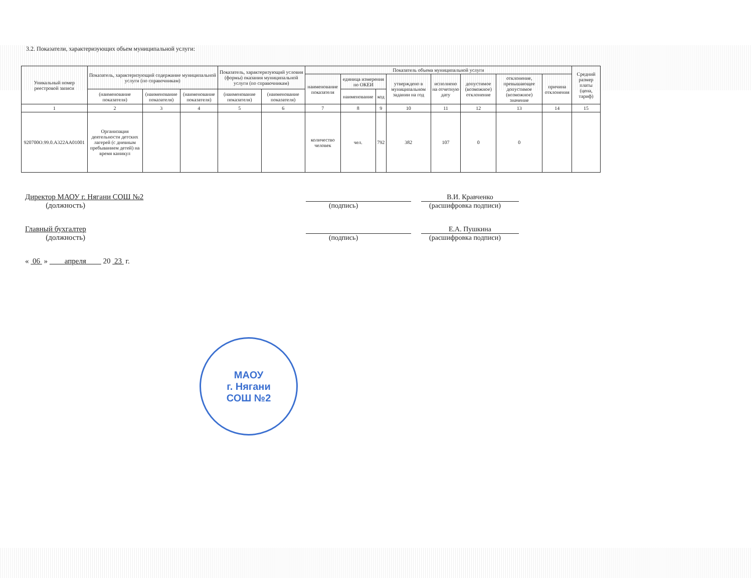3.2. Показатели, характеризующих объем муниципальной услуги:
| Уникальный номер реестровой записи | Показатель, характеризующий содержание муниципальной услуги (по справочникам) | | | Показатель, характеризующий условия (формы) оказания муниципальной услуги (по справочникам) | | Показатель объема муниципальной услуги | | | | | | | | Средний размер платы (цена, тариф) |
| --- | --- | --- | --- | --- | --- | --- | --- | --- | --- | --- | --- | --- | --- | --- |
| | | | | | | наименование показателя | единица измерения по ОКЕИ | | утверждено в муниципальном задании на год | исполнено на отчетную дату | допустимое (возможное) отклонение | отклонение, превышающее допустимое (возможное) значение | причина отклонения | |
| | (наименование показателя) | (наименование показателя) | (наименование показателя) | (наименование показателя) | (наименование показателя) | | наименование | код | | | | | | |
| 1 | 2 | 3 | 4 | 5 | 6 | 7 | 8 | 9 | 10 | 11 | 12 | 13 | 14 | 15 |
| 920700О.99.0.А322АА01001 | Организация деятельности детских лагерей (с дневным пребыванием детей) на время каникул | | | | | количество человек | чел. | 792 | 382 | 107 | 0 | 0 | | |
Директор МАОУ г. Нягани СОШ №2
(должность)
В.И. Кравченко
(подпись) (расшифровка подписи)
Главный бухгалтер
(должность)
Е.А. Пушкина
(подпись) (расшифровка подписи)
« 06 » апреля 20 23 г.
МАОУ
г. Нягани
СОШ №2